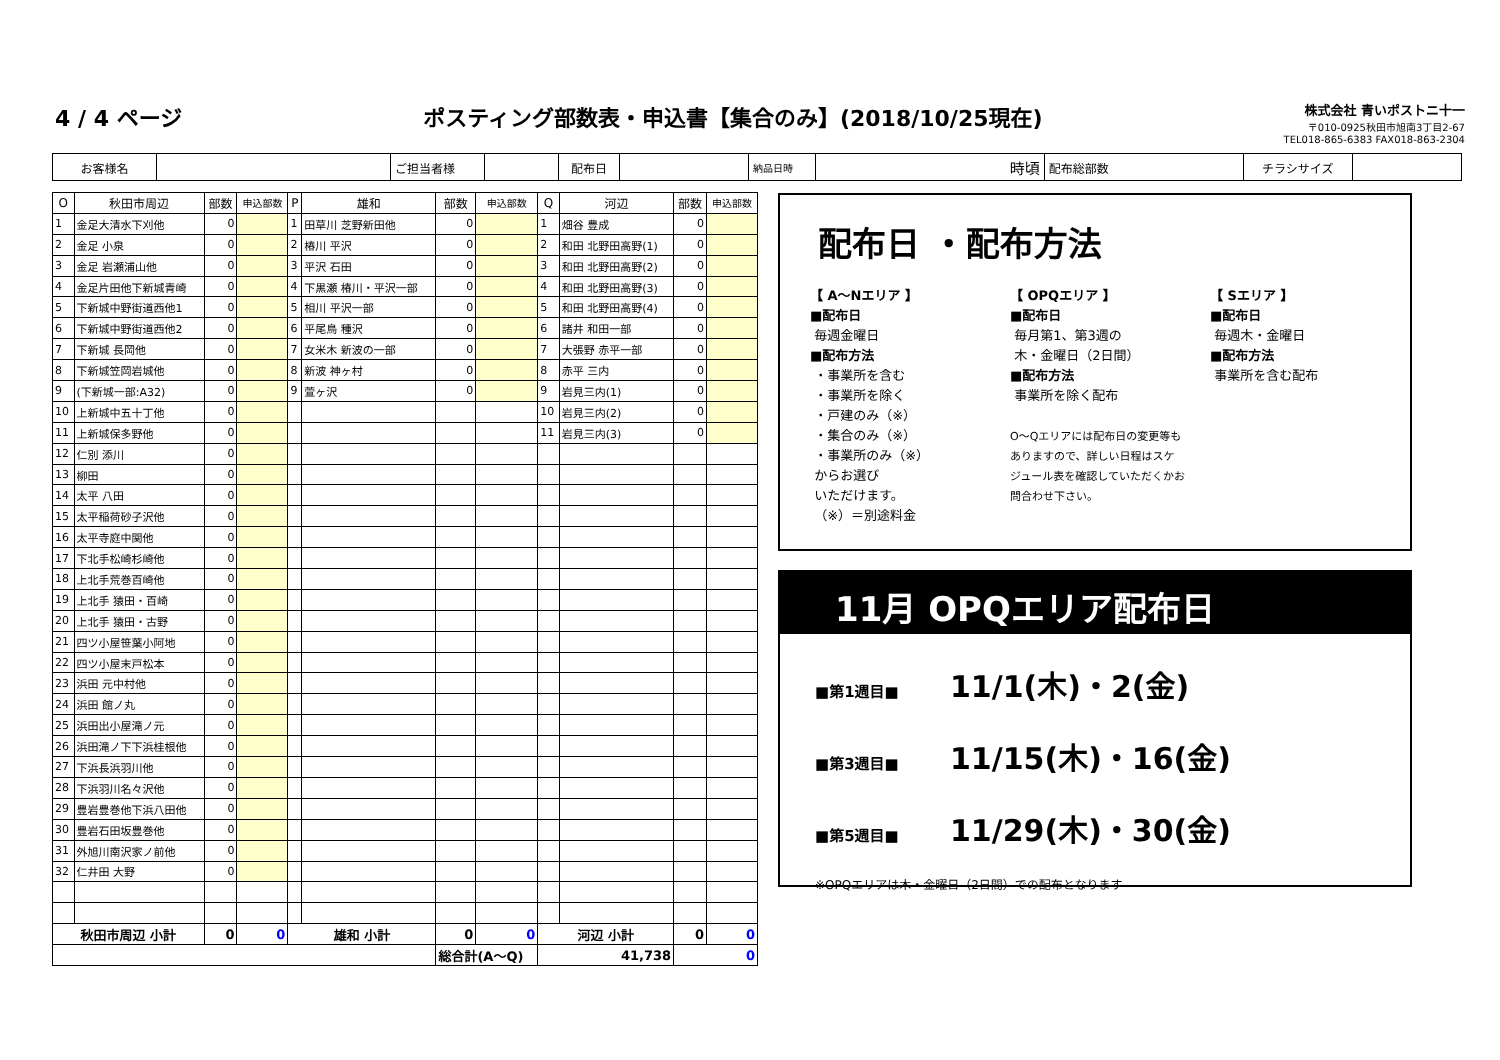4 / 4 ページ ポスティング部数表・申込書【集合のみ】(2018/10/25現在)
株式会社 青いポストニ十一
〒010-0925秋田市旭南3丁目2-67
TEL018-865-6383 FAX018-863-2304
| お客様名 | | ご担当者様 | | 配布日 | | 納品日時 | 時頃 | 配布総部数 | チラシサイズ | |
| O | 秋田市周辺 | 部数 | 申込部数 | P | 雄和 | 部数 | 申込部数 | Q | 河辺 | 部数 | 申込部数 |
| --- | --- | --- | --- | --- | --- | --- | --- | --- | --- | --- | --- |
| 1 | 金足大清水下刈他 | 0 | | 1 | 田草川 芝野新田他 | 0 | | 1 | 畑谷 豊成 | 0 | |
| 2 | 金足 小泉 | 0 | | 2 | 椿川 平沢 | 0 | | 2 | 和田 北野田高野(1) | 0 | |
| 3 | 金足 岩瀬浦山他 | 0 | | 3 | 平沢 石田 | 0 | | 3 | 和田 北野田高野(2) | 0 | |
| 4 | 金足片田他下新城青崎 | 0 | | 4 | 下黒瀬 椿川・平沢一部 | 0 | | 4 | 和田 北野田高野(3) | 0 | |
| 5 | 下新城中野街道西他1 | 0 | | 5 | 相川 平沢一部 | 0 | | 5 | 和田 北野田高野(4) | 0 | |
| 6 | 下新城中野街道西他2 | 0 | | 6 | 平尾鳥 種沢 | 0 | | 6 | 諸井 和田一部 | 0 | |
| 7 | 下新城 長岡他 | 0 | | 7 | 女米木 新波の一部 | 0 | | 7 | 大張野 赤平一部 | 0 | |
| 8 | 下新城笠岡岩城他 | 0 | | 8 | 新波 神ヶ村 | 0 | | 8 | 赤平 三内 | 0 | |
| 9 | (下新城一部:A32) | 0 | | 9 | 萱ヶ沢 | 0 | | 9 | 岩見三内(1) | 0 | |
| 10 | 上新城中五十丁他 | 0 | | | | | | 10 | 岩見三内(2) | 0 | |
| 11 | 上新城保多野他 | 0 | | | | | | 11 | 岩見三内(3) | 0 | |
| 12 | 仁別 添川 | 0 | | | | | | | | | |
| 13 | 柳田 | 0 | | | | | | | | | |
| 14 | 太平 八田 | 0 | | | | | | | | | |
| 15 | 太平稲荷砂子沢他 | 0 | | | | | | | | | |
| 16 | 太平寺庭中関他 | 0 | | | | | | | | | |
| 17 | 下北手松崎杉崎他 | 0 | | | | | | | | | |
| 18 | 上北手荒巻百崎他 | 0 | | | | | | | | | |
| 19 | 上北手 猿田・百崎 | 0 | | | | | | | | | |
| 20 | 上北手 猿田・古野 | 0 | | | | | | | | | |
| 21 | 四ツ小屋笹葉小阿地 | 0 | | | | | | | | | |
| 22 | 四ツ小屋末戸松本 | 0 | | | | | | | | | |
| 23 | 浜田 元中村他 | 0 | | | | | | | | | |
| 24 | 浜田 館ノ丸 | 0 | | | | | | | | | |
| 25 | 浜田出小屋滝ノ元 | 0 | | | | | | | | | |
| 26 | 浜田滝ノ下下浜桂根他 | 0 | | | | | | | | | |
| 27 | 下浜長浜羽川他 | 0 | | | | | | | | | |
| 28 | 下浜羽川名々沢他 | 0 | | | | | | | | | |
| 29 | 豊岩豊巻他下浜八田他 | 0 | | | | | | | | | |
| 30 | 豊岩石田坂豊巻他 | 0 | | | | | | | | | |
| 31 | 外旭川南沢家ノ前他 | 0 | | | | | | | | | |
| 32 | 仁井田 大野 | 0 | | | | | | | | | |
| 秋田市周辺 小計 | | 0 | 0 | 雄和 小計 | | 0 | 0 | 河辺 小計 | | 0 | 0 |
| | | | | | | 総合計(A～Q) | | 41,738 | | 0 | |
配布日 ・配布方法
【 A～Nエリア 】
■配布日
毎週金曜日
■配布方法
・事業所を含む
・事業所を除く
・戸建のみ（※）
・集合のみ（※）
・事業所のみ（※）
からお選び
いただけます。
（※）＝別途料金
【 OPQエリア 】
■配布日
毎月第1、第3週の
木・金曜日（2日間）
■配布方法
事業所を除く配布
O～Qエリアには配布日の変更等も
ありますので、詳しい日程はスケ
ジュール表を確認していただくかお
問合わせ下さい。
【 Sエリア 】
■配布日
毎週木・金曜日
■配布方法
事業所を含む配布
11月 OPQエリア配布日
■第1週目■ 11/1(木)・2(金)
■第3週目■ 11/15(木)・16(金)
■第5週目■ 11/29(木)・30(金)
※OPQエリアは木・金曜日（2日間）での配布となります